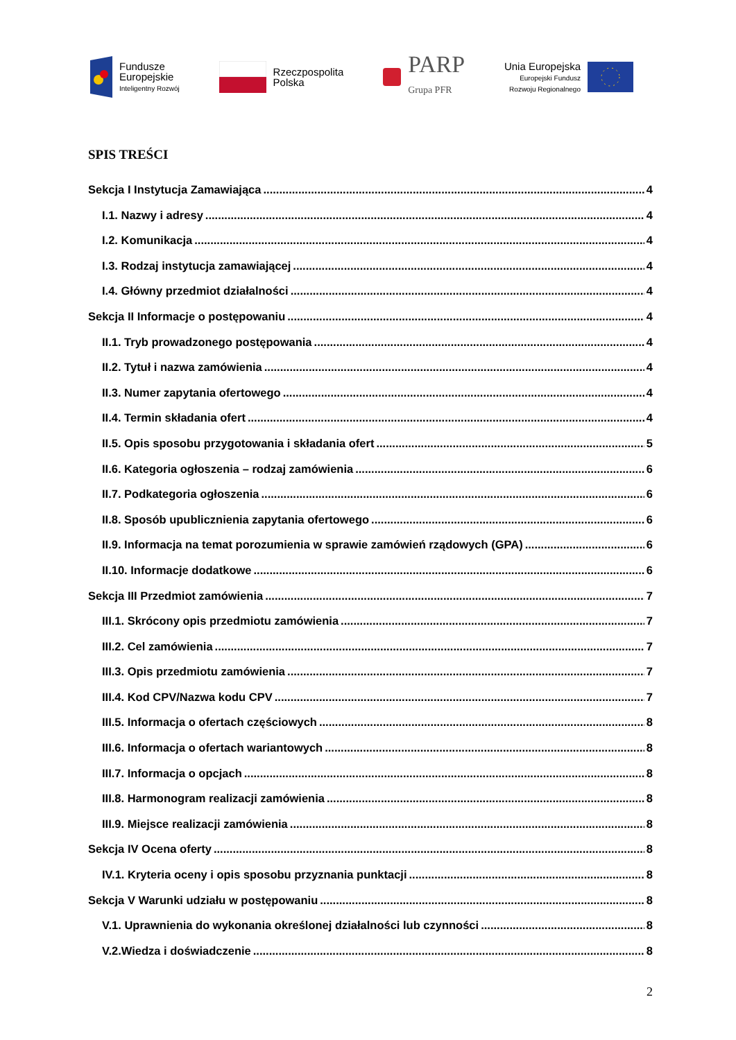Fundusze
Europejskie
Inteligentny Rozwój
Rzeczpospolita
Polska
PARP
Grupa PFR
Unia Europejska
Europejski Fundusz
Rozwoju Regionalnego
SPIS TREŚCI
Sekcja I Instytucja Zamawiająca 4
I.1. Nazwy i adresy 4
I.2. Komunikacja 4
I.3. Rodzaj instytucja zamawiającej 4
I.4. Główny przedmiot działalności 4
Sekcja II Informacje o postępowaniu 4
II.1. Tryb prowadzonego postępowania 4
II.2. Tytuł i nazwa zamówienia 4
II.3. Numer zapytania ofertowego 4
II.4. Termin składania ofert 4
II.5. Opis sposobu przygotowania i składania ofert 5
II.6. Kategoria ogłoszenia – rodzaj zamówienia 6
II.7. Podkategoria ogłoszenia 6
II.8. Sposób upublicznienia zapytania ofertowego 6
II.9. Informacja na temat porozumienia w sprawie zamówień rządowych (GPA) 6
II.10. Informacje dodatkowe 6
Sekcja III Przedmiot zamówienia 7
III.1. Skrócony opis przedmiotu zamówienia 7
III.2. Cel zamówienia 7
III.3. Opis przedmiotu zamówienia 7
III.4. Kod CPV/Nazwa kodu CPV 7
III.5. Informacja o ofertach częściowych 8
III.6. Informacja o ofertach wariantowych 8
III.7. Informacja o opcjach 8
III.8. Harmonogram realizacji zamówienia 8
III.9. Miejsce realizacji zamówienia 8
Sekcja IV Ocena oferty 8
IV.1. Kryteria oceny i opis sposobu przyznania punktacji 8
Sekcja V Warunki udziału w postępowaniu 8
V.1. Uprawnienia do wykonania określonej działalności lub czynności 8
V.2.Wiedza i doświadczenie 8
2